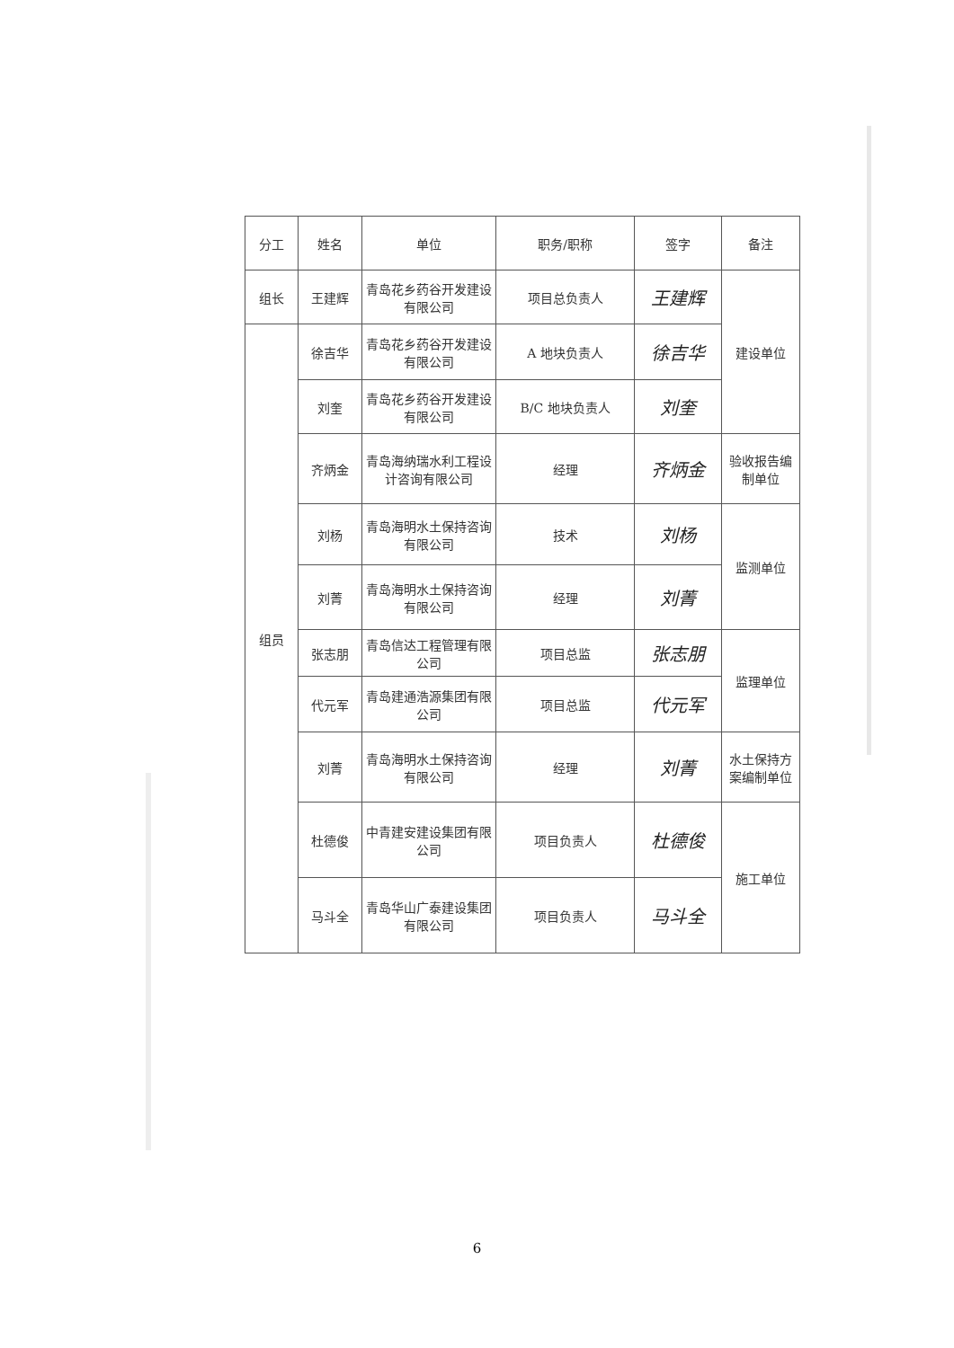| 分工 | 姓名 | 单位 | 职务/职称 | 签字 | 备注 |
| --- | --- | --- | --- | --- | --- |
| 组长 | 王建辉 | 青岛花乡药谷开发建设有限公司 | 项目总负责人 | 王建辉 | 建设单位 |
| 组员 | 徐吉华 | 青岛花乡药谷开发建设有限公司 | A 地块负责人 | 徐吉华 | |
| | 刘奎 | 青岛花乡药谷开发建设有限公司 | B/C 地块负责人 | 刘奎 | |
| | 齐炳金 | 青岛海纳瑞水利工程设计咨询有限公司 | 经理 | 齐炳金 | 验收报告编制单位 |
| | 刘杨 | 青岛海明水土保持咨询有限公司 | 技术 | 刘杨 | 监测单位 |
| | 刘菁 | 青岛海明水土保持咨询有限公司 | 经理 | 刘菁 | |
| | 张志朋 | 青岛信达工程管理有限公司 | 项目总监 | 张志朋 | 监理单位 |
| | 代元军 | 青岛建通浩源集团有限公司 | 项目总监 | 代元军 | |
| | 刘菁 | 青岛海明水土保持咨询有限公司 | 经理 | 刘菁 | 水土保持方案编制单位 |
| | 杜德俊 | 中青建安建设集团有限公司 | 项目负责人 | 杜德俊 | 施工单位 |
| | 马斗全 | 青岛华山广泰建设集团有限公司 | 项目负责人 | 马斗全 | |
6